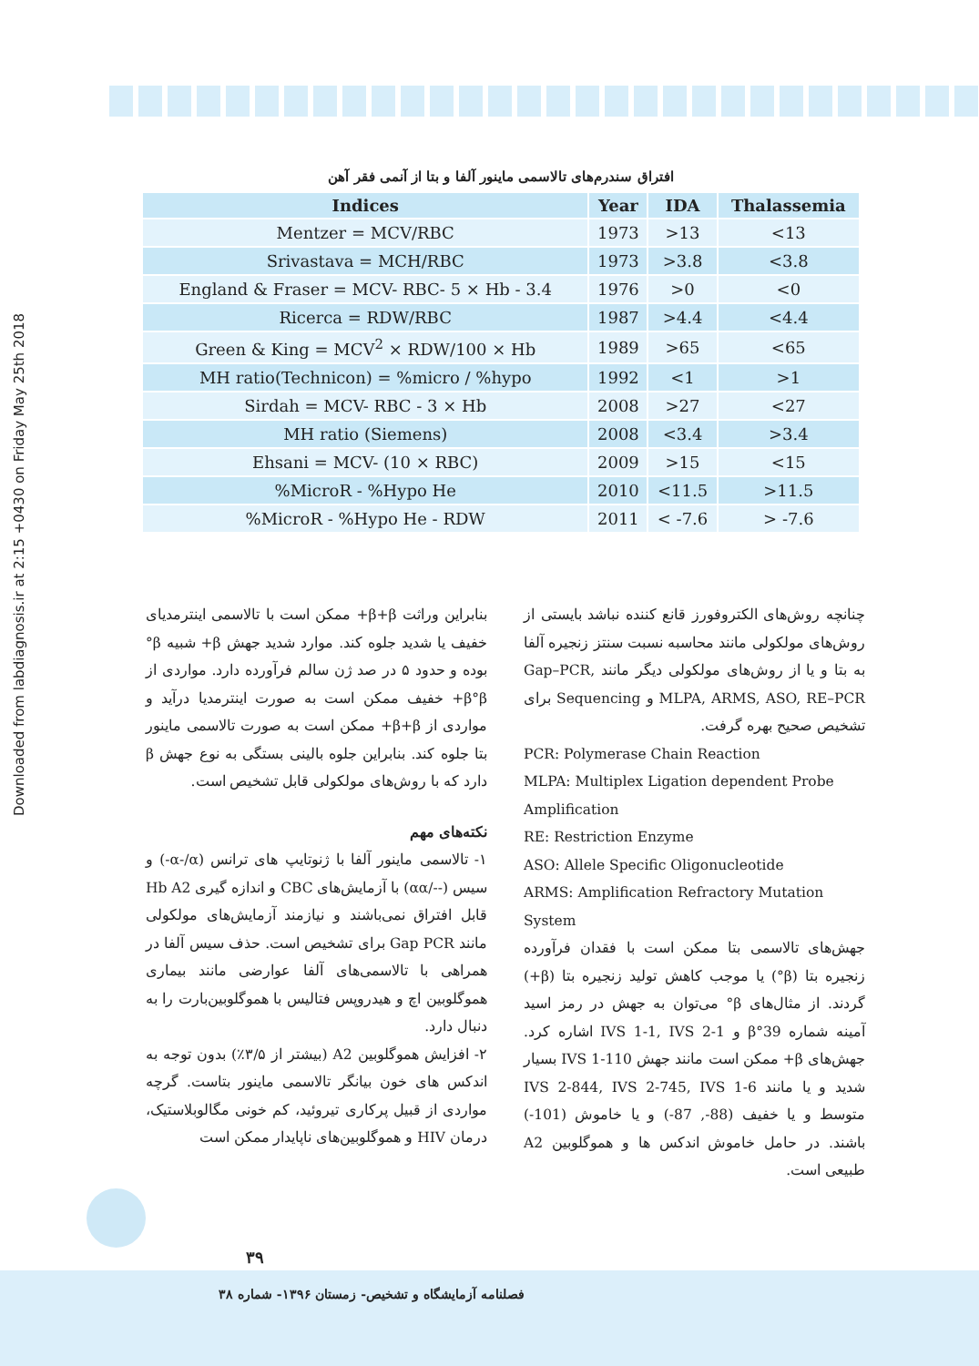Downloaded from labdiagnosis.ir at 2:15 +0430 on Friday May 25th 2018
افتراق سندرم‌های تالاسمی ماینور آلفا و بتا از آنمی فقر آهن
| Indices | Year | IDA | Thalassemia |
| --- | --- | --- | --- |
| Mentzer = MCV/RBC | 1973 | >13 | <13 |
| Srivastava = MCH/RBC | 1973 | >3.8 | <3.8 |
| England & Fraser = MCV- RBC- 5 × Hb - 3.4 | 1976 | >0 | <0 |
| Ricerca = RDW/RBC | 1987 | >4.4 | <4.4 |
| Green & King = MCV<sup>2</sup> × RDW/100 × Hb | 1989 | >65 | <65 |
| MH ratio(Technicon) = %micro / %hypo | 1992 | <1 | >1 |
| Sirdah = MCV- RBC - 3 × Hb | 2008 | >27 | <27 |
| MH ratio (Siemens) | 2008 | <3.4 | >3.4 |
| Ehsani = MCV- (10 × RBC) | 2009 | >15 | <15 |
| %MicroR - %Hypo He | 2010 | <11.5 | >11.5 |
| %MicroR - %Hypo He - RDW | 2011 | < -7.6 | > -7.6 |
چنانچه روش‌های الکتروفورز قانع کننده نباشد بایستی از روش‌های مولکولی مانند محاسبه نسبت سنتز زنجیره آلفا به بتا و یا از روش‌های مولکولی دیگر مانند Gap–PCR, MLPA, ARMS, ASO, RE–PCR و Sequencing برای تشخیص صحیح بهره گرفت.
PCR: Polymerase Chain Reaction
MLPA: Multiplex Ligation dependent Probe Amplification
RE: Restriction Enzyme
ASO: Allele Specific Oligonucleotide
ARMS: Amplification Refractory Mutation System
جهش‌های تالاسمی بتا ممکن است با فقدان فرآورده زنجیره بتا (β°) یا موجب کاهش تولید زنجیره بتا (β+) گردند. از مثال‌های β° می‌توان به جهش در رمز اسید آمینه شماره β°39 و IVS 1-1, IVS 2-1 اشاره کرد. جهش‌های β+ ممکن است مانند جهش IVS 1-110 بسیار شدید و یا مانند IVS 2-844, IVS 2-745, IVS 1-6 متوسط و یا خفیف (88-, 87-) و یا خاموش (101-) باشند. در حامل خاموش اندکس ها و هموگلوبین A2 طبیعی است.
بنابراین وراثت β+β+ ممکن است با تالاسمی اینترمدیای خفیف یا شدید جلوه کند. موارد شدید جهش β+ شبیه β° بوده و حدود ۵ در صد ژن سالم فرآورده دارد. مواردی از β°β+ خفیف ممکن است به صورت اینترمدیا درآید و مواردی از β+β+ ممکن است به صورت تالاسمی ماینور بتا جلوه کند. بنابراین جلوه بالینی بستگی به نوع جهش β دارد که با روش‌های مولکولی قابل تشخیص است.
نکته‌های مهم
۱- تالاسمی ماینور آلفا با ژنوتایپ های ترانس (α-/α-) و سیس (--/αα) با آزمایش‌های CBC و اندازه گیری Hb A2 قابل افتراق نمی‌باشند و نیازمند آزمایش‌های مولکولی مانند Gap PCR برای تشخیص است. حذف سیس آلفا در همراهی با تالاسمی‌های آلفا عوارضی مانند بیماری هموگلوبین اچ و هیدروپس فتالیس با هموگلوبین‌بارت را به دنبال دارد.
۲- افزایش هموگلوبین A2 (بیشتر از ۳/۵٪) بدون توجه به اندکس های خون بیانگر تالاسمی ماینور بتاست. گرچه مواردی از قبیل پرکاری تیروئید، کم خونی مگالوبلاستیک، درمان HIV و هموگلوبین‌های ناپایدار ممکن است
۳۹
فصلنامه آزمایشگاه و تشخیص- زمستان ۱۳۹۶- شماره ۳۸